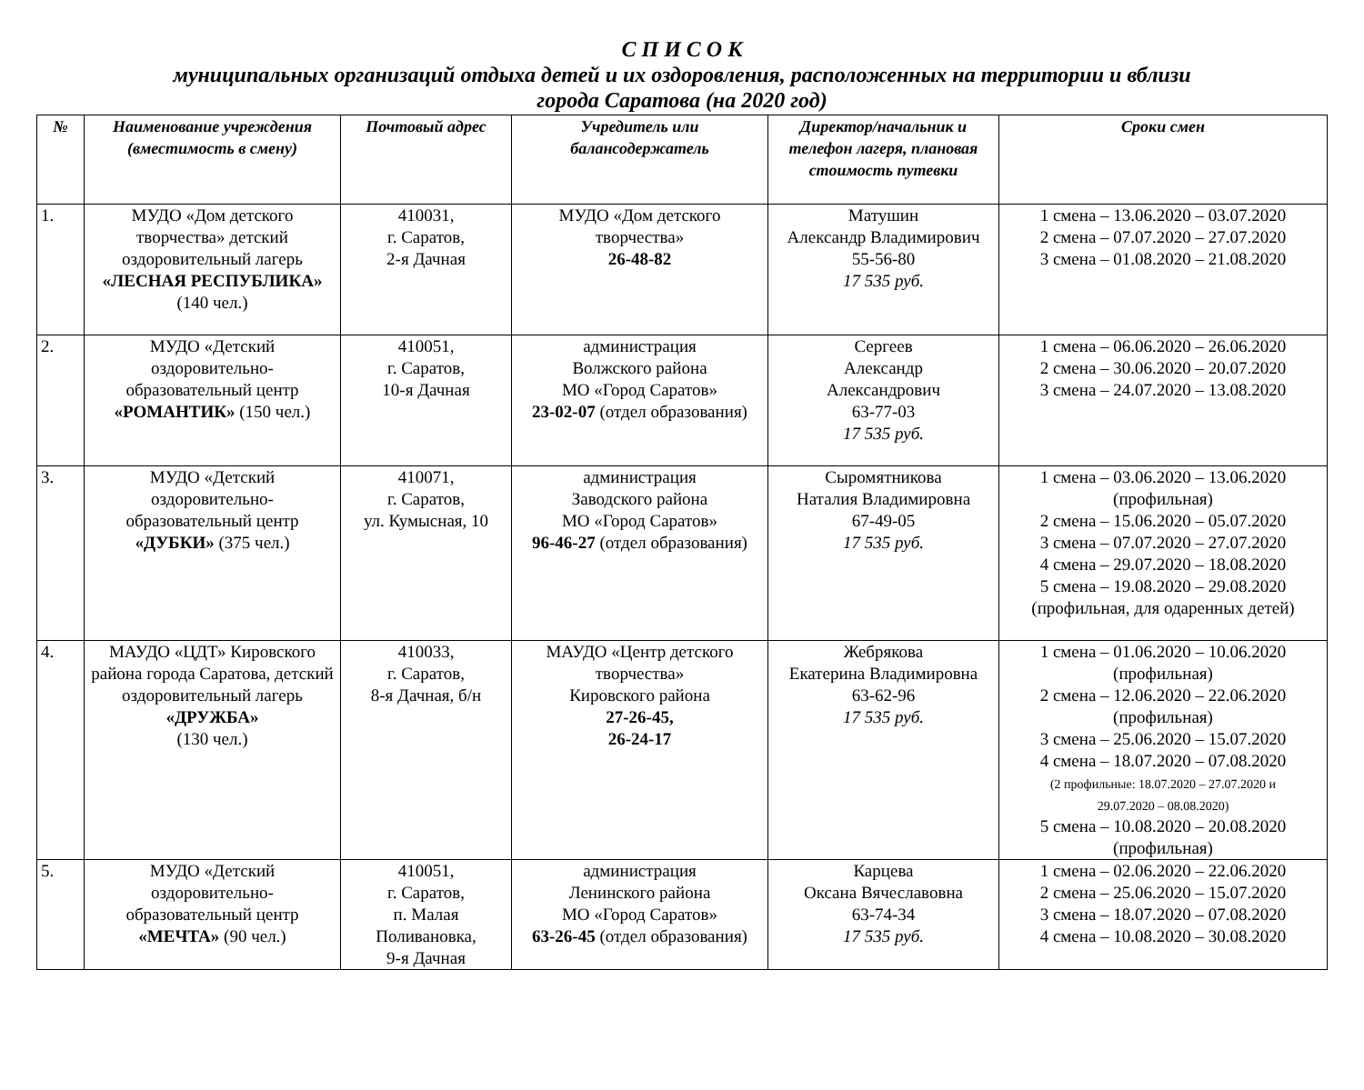С П И С О К
муниципальных организаций отдыха детей и их оздоровления, расположенных на территории и вблизи
города Саратова (на 2020 год)
| № | Наименование учреждения (вместимость в смену) | Почтовый адрес | Учредитель или балансодержатель | Директор/начальник и телефон лагеря, плановая стоимость путевки | Сроки смен |
| --- | --- | --- | --- | --- | --- |
| 1. | МУДО «Дом детского творчества» детский оздоровительный лагерь «ЛЕСНАЯ РЕСПУБЛИКА» (140 чел.) | 410031, г. Саратов, 2-я Дачная | МУДО «Дом детского творчества» 26-48-82 | Матушин Александр Владимирович 55-56-80 17 535 руб. | 1 смена – 13.06.2020 – 03.07.2020 2 смена – 07.07.2020 – 27.07.2020 3 смена – 01.08.2020 – 21.08.2020 |
| 2. | МУДО «Детский оздоровительно-образовательный центр «РОМАНТИК» (150 чел.) | 410051, г. Саратов, 10-я Дачная | администрация Волжского района МО «Город Саратов» 23-02-07 (отдел образования) | Сергеев Александр Александрович 63-77-03 17 535 руб. | 1 смена – 06.06.2020 – 26.06.2020 2 смена – 30.06.2020 – 20.07.2020 3 смена – 24.07.2020 – 13.08.2020 |
| 3. | МУДО «Детский оздоровительно-образовательный центр «ДУБКИ» (375 чел.) | 410071, г. Саратов, ул. Кумысная, 10 | администрация Заводского района МО «Город Саратов» 96-46-27 (отдел образования) | Сыромятникова Наталия Владимировна 67-49-05 17 535 руб. | 1 смена – 03.06.2020 – 13.06.2020 (профильная) 2 смена – 15.06.2020 – 05.07.2020 3 смена – 07.07.2020 – 27.07.2020 4 смена – 29.07.2020 – 18.08.2020 5 смена – 19.08.2020 – 29.08.2020 (профильная, для одаренных детей) |
| 4. | МАУДО «ЦДТ» Кировского района города Саратова, детский оздоровительный лагерь «ДРУЖБА» (130 чел.) | 410033, г. Саратов, 8-я Дачная, б/н | МАУДО «Центр детского творчества» Кировского района 27-26-45, 26-24-17 | Жебрякова Екатерина Владимировна 63-62-96 17 535 руб. | 1 смена – 01.06.2020 – 10.06.2020 (профильная) 2 смена – 12.06.2020 – 22.06.2020 (профильная) 3 смена – 25.06.2020 – 15.07.2020 4 смена – 18.07.2020 – 07.08.2020 (2 профильные: 18.07.2020 – 27.07.2020 и 29.07.2020 – 08.08.2020) 5 смена – 10.08.2020 – 20.08.2020 (профильная) |
| 5. | МУДО «Детский оздоровительно-образовательный центр «МЕЧТА» (90 чел.) | 410051, г. Саратов, п. Малая Поливановка, 9-я Дачная | администрация Ленинского района МО «Город Саратов» 63-26-45 (отдел образования) | Карцева Оксана Вячеславовна 63-74-34 17 535 руб. | 1 смена – 02.06.2020 – 22.06.2020 2 смена – 25.06.2020 – 15.07.2020 3 смена – 18.07.2020 – 07.08.2020 4 смена – 10.08.2020 – 30.08.2020 |